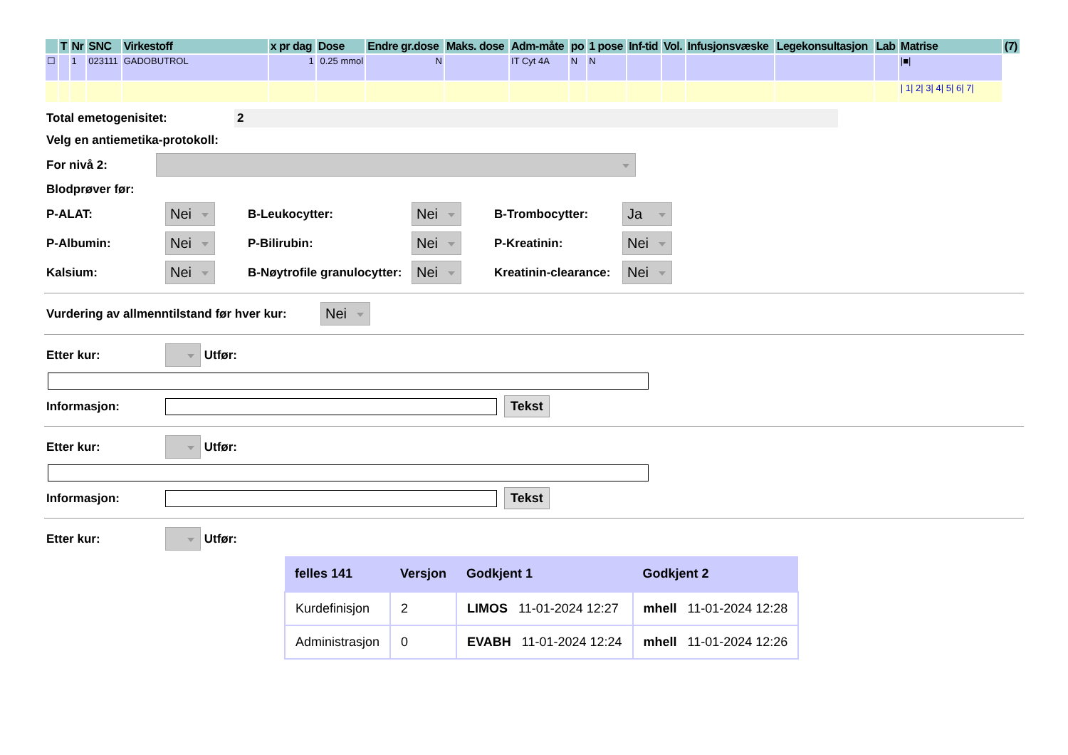| | T | Nr | SNC | Virkestoff | x pr dag | Dose | Endre gr.dose | Maks. dose | Adm-måte | po | 1 pose | Inf-tid | Vol. | Infusjonsvæske | Legekonsultasjon | Lab | Matrise | (7) |
| --- | --- | --- | --- | --- | --- | --- | --- | --- | --- | --- | --- | --- | --- | --- | --- | --- | --- | --- |
| ☐ | | 1 | 023111 | GADOBUTROL | 1 | 0.25 mmol | N | | IT Cyt 4A | N | N | | | | | | /■/ | |
| | | | | | | | | | | | | | | | | | / 1/ 2/ 3/ 4/ 5/ 6/ 7/ | |
Total emetogenisitet: 2
Velg en antiemetika-protokoll:
For nivå 2:
Blodprøver før:
P-ALAT: Nei B-Leukocytter: Nei B-Trombocytter: Ja
P-Albumin: Nei P-Bilirubin: Nei P-Kreatinin: Nei
Kalsium: Nei B-Nøytrofile granulocytter: Nei Kreatinin-clearance: Nei
Vurdering av allmenntilstand før hver kur: Nei
Etter kur: Utfør:
Informasjon: Tekst
Etter kur: Utfør:
Informasjon: Tekst
Etter kur: Utfør:
| felles 141 | Versjon | Godkjent 1 | Godkjent 2 |
| --- | --- | --- | --- |
| Kurdefinisjon | 2 | LIMOS 11-01-2024 12:27 | mhell 11-01-2024 12:28 |
| Administrasjon | 0 | EVABH 11-01-2024 12:24 | mhell 11-01-2024 12:26 |